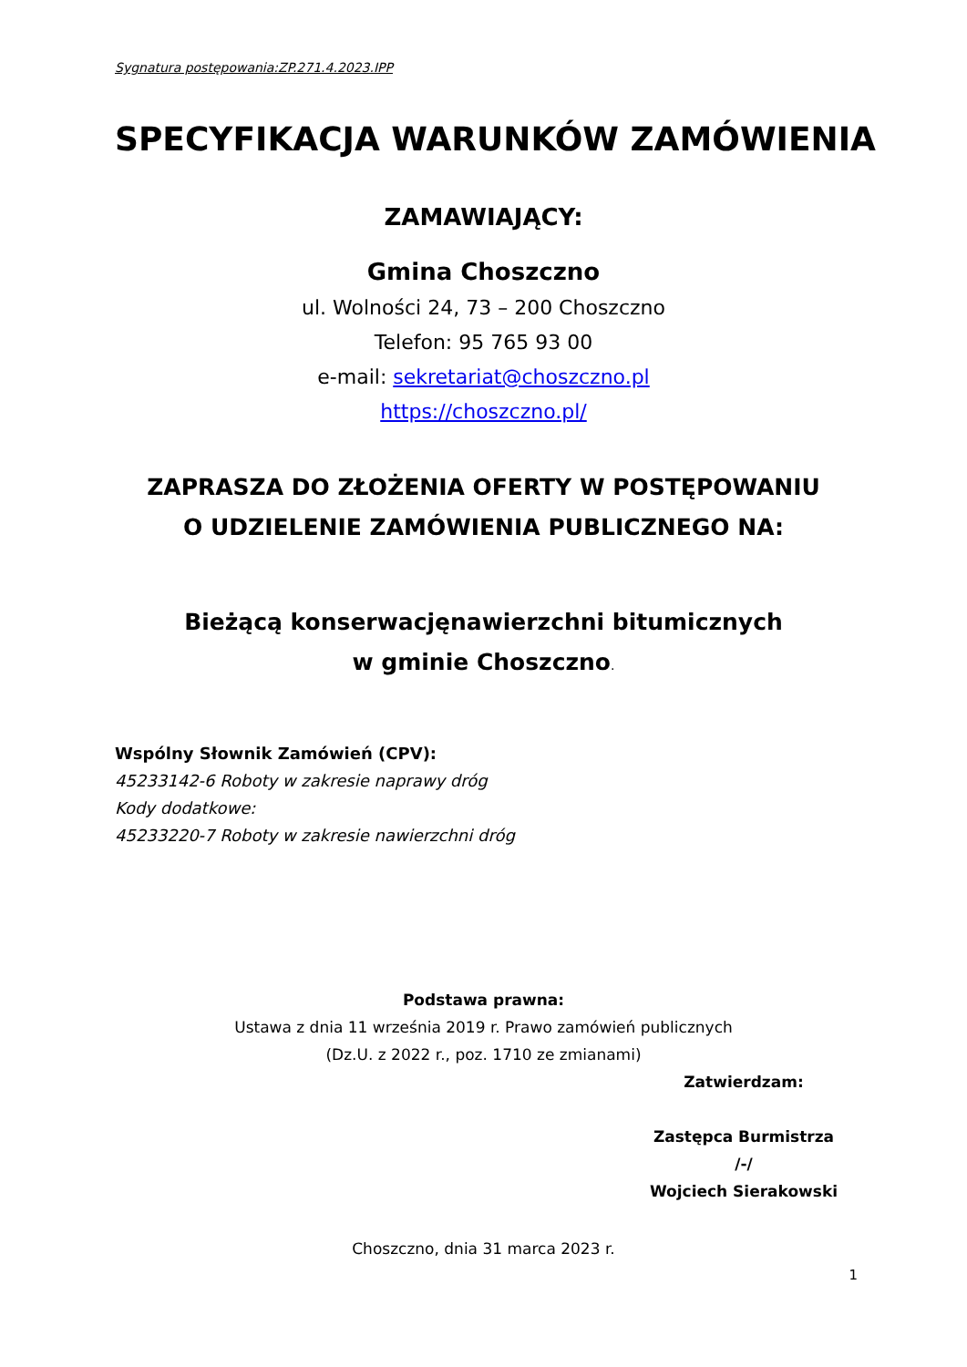Sygnatura postępowania:ZP.271.4.2023.IPP
SPECYFIKACJA WARUNKÓW ZAMÓWIENIA
ZAMAWIAJĄCY:
Gmina Choszczno
ul. Wolności 24, 73 – 200 Choszczno
Telefon: 95 765 93 00
e-mail: sekretariat@choszczno.pl
https://choszczno.pl/
ZAPRASZA DO ZŁOŻENIA OFERTY W POSTĘPOWANIU
O UDZIELENIE ZAMÓWIENIA PUBLICZNEGO NA:
Bieżącą konserwacjęnawierzchni bitumicznych
w gminie Choszczno.
Wspólny Słownik Zamówień (CPV):
45233142-6 Roboty w zakresie naprawy dróg
Kody dodatkowe:
45233220-7 Roboty w zakresie nawierzchni dróg
Podstawa prawna:
Ustawa z dnia 11 września 2019 r. Prawo zamówień publicznych
(Dz.U. z 2022 r., poz. 1710 ze zmianami)
Zatwierdzam:
Zastępca Burmistrza
/-/
Wojciech Sierakowski
Choszczno, dnia 31 marca 2023 r.
1